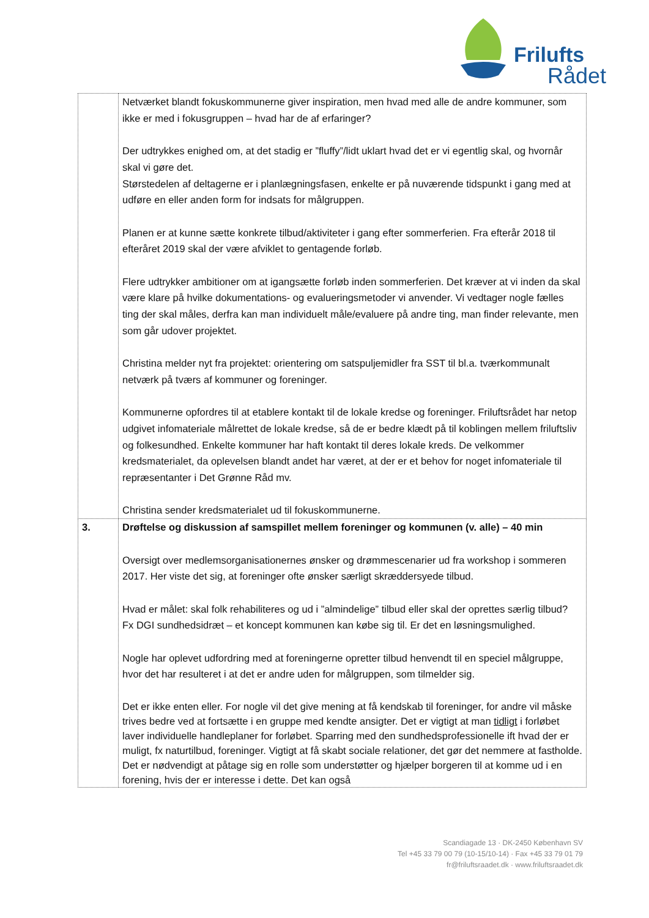Frilufts
Rådet
| | Netværket blandt fokuskommunerne giver inspiration, men hvad med alle de andre kommuner, som ikke er med i fokusgruppen – hvad har de af erfaringer? Der udtrykkes enighed om, at det stadig er ”fluffy”/lidt uklart hvad det er vi egentlig skal, og hvornår skal vi gøre det. Størstedelen af deltagerne er i planlægningsfasen, enkelte er på nuværende tidspunkt i gang med at udføre en eller anden form for indsats for målgruppen. Planen er at kunne sætte konkrete tilbud/aktiviteter i gang efter sommerferien. Fra efterår 2018 til efteråret 2019 skal der være afviklet to gentagende forløb. Flere udtrykker ambitioner om at igangsætte forløb inden sommerferien. Det kræver at vi inden da skal være klare på hvilke dokumentations- og evalueringsmetoder vi anvender. Vi vedtager nogle fælles ting der skal måles, derfra kan man individuelt måle/evaluere på andre ting, man finder relevante, men som går udover projektet. Christina melder nyt fra projektet: orientering om satspuljemidler fra SST til bl.a. tværkommunalt netværk på tværs af kommuner og foreninger. Kommunerne opfordres til at etablere kontakt til de lokale kredse og foreninger. Friluftsrådet har netop udgivet infomateriale målrettet de lokale kredse, så de er bedre klædt på til koblingen mellem friluftsliv og folkesundhed. Enkelte kommuner har haft kontakt til deres lokale kreds. De velkommer kredsmaterialet, da oplevelsen blandt andet har været, at der er et behov for noget infomateriale til repræsentanter i Det Grønne Råd mv. Christina sender kredsmaterialet ud til fokuskommunerne. |
| 3. | Drøftelse og diskussion af samspillet mellem foreninger og kommunen (v. alle) – 40 min Oversigt over medlemsorganisationernes ønsker og drømmescenarier ud fra workshop i sommeren 2017. Her viste det sig, at foreninger ofte ønsker særligt skræddersyede tilbud. Hvad er målet: skal folk rehabiliteres og ud i ”almindelige” tilbud eller skal der oprettes særlig tilbud? Fx DGI sundhedsidræt – et koncept kommunen kan købe sig til. Er det en løsningsmulighed. Nogle har oplevet udfordring med at foreningerne opretter tilbud henvendt til en speciel målgruppe, hvor det har resulteret i at det er andre uden for målgruppen, som tilmelder sig. Det er ikke enten eller. For nogle vil det give mening at få kendskab til foreninger, for andre vil måske trives bedre ved at fortsætte i en gruppe med kendte ansigter. Det er vigtigt at man tidligt i forløbet laver individuelle handleplaner for forløbet. Sparring med den sundhedsprofessionelle ift hvad der er muligt, fx naturtilbud, foreninger. Vigtigt at få skabt sociale relationer, det gør det nemmere at fastholde. Det er nødvendigt at påtage sig en rolle som understøtter og hjælper borgeren til at komme ud i en forening, hvis der er interesse i dette. Det kan også |
Scandiagade 13 · DK-2450 København SV
Tel +45 33 79 00 79 (10-15/10-14) · Fax +45 33 79 01 79
fr@friluftsraadet.dk · www.friluftsraadet.dk